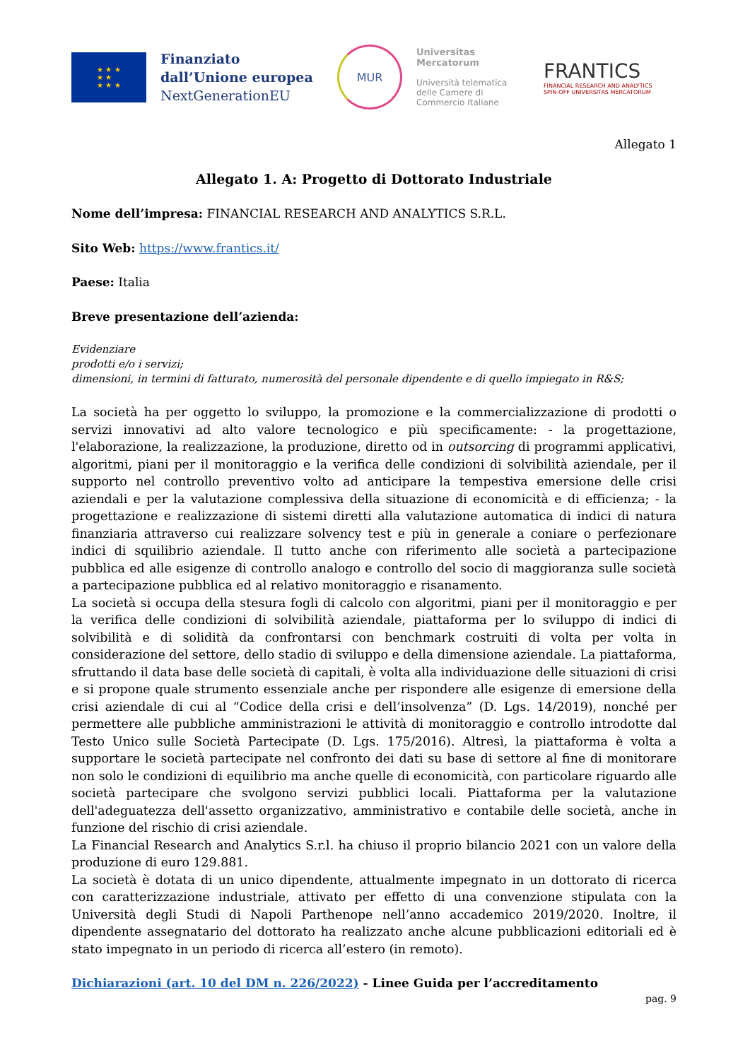★ ★ ★
★ ★
★ ★ ★
Finanziato dall’Unione europea
NextGenerationEU
MUR
Universitas
Mercatorum
Università telematica delle Camere di Commercio Italiane
FRANTICS
FINANCIAL RESEARCH AND ANALYTICS
SPIN-OFF UNIVERSITAS MERCATORUM
Allegato 1
Allegato 1. A: Progetto di Dottorato Industriale
Nome dell’impresa: FINANCIAL RESEARCH AND ANALYTICS S.R.L.
Sito Web: https://www.frantics.it/
Paese: Italia
Breve presentazione dell’azienda:
Evidenziare
prodotti e/o i servizi;
dimensioni, in termini di fatturato, numerosità del personale dipendente e di quello impiegato in R&S;
La società ha per oggetto lo sviluppo, la promozione e la commercializzazione di prodotti o servizi innovativi ad alto valore tecnologico e più specificamente: - la progettazione, l'elaborazione, la realizzazione, la produzione, diretto od in outsorcing di programmi applicativi, algoritmi, piani per il monitoraggio e la verifica delle condizioni di solvibilità aziendale, per il supporto nel controllo preventivo volto ad anticipare la tempestiva emersione delle crisi aziendali e per la valutazione complessiva della situazione di economicità e di efficienza; - la progettazione e realizzazione di sistemi diretti alla valutazione automatica di indici di natura finanziaria attraverso cui realizzare solvency test e più in generale a coniare o perfezionare indici di squilibrio aziendale. Il tutto anche con riferimento alle società a partecipazione pubblica ed alle esigenze di controllo analogo e controllo del socio di maggioranza sulle società a partecipazione pubblica ed al relativo monitoraggio e risanamento.
La società si occupa della stesura fogli di calcolo con algoritmi, piani per il monitoraggio e per la verifica delle condizioni di solvibilità aziendale, piattaforma per lo sviluppo di indici di solvibilità e di solidità da confrontarsi con benchmark costruiti di volta per volta in considerazione del settore, dello stadio di sviluppo e della dimensione aziendale. La piattaforma, sfruttando il data base delle società di capitali, è volta alla individuazione delle situazioni di crisi e si propone quale strumento essenziale anche per rispondere alle esigenze di emersione della crisi aziendale di cui al “Codice della crisi e dell’insolvenza” (D. Lgs. 14/2019), nonché per permettere alle pubbliche amministrazioni le attività di monitoraggio e controllo introdotte dal Testo Unico sulle Società Partecipate (D. Lgs. 175/2016). Altresì, la piattaforma è volta a supportare le società partecipate nel confronto dei dati su base di settore al fine di monitorare non solo le condizioni di equilibrio ma anche quelle di economicità, con particolare riguardo alle società partecipare che svolgono servizi pubblici locali. Piattaforma per la valutazione dell'adeguatezza dell'assetto organizzativo, amministrativo e contabile delle società, anche in funzione del rischio di crisi aziendale.
La Financial Research and Analytics S.r.l. ha chiuso il proprio bilancio 2021 con un valore della produzione di euro 129.881.
La società è dotata di un unico dipendente, attualmente impegnato in un dottorato di ricerca con caratterizzazione industriale, attivato per effetto di una convenzione stipulata con la Università degli Studi di Napoli Parthenope nell’anno accademico 2019/2020. Inoltre, il dipendente assegnatario del dottorato ha realizzato anche alcune pubblicazioni editoriali ed è stato impegnato in un periodo di ricerca all’estero (in remoto).
Dichiarazioni (art. 10 del DM n. 226/2022) - Linee Guida per l’accreditamento
pag. 9